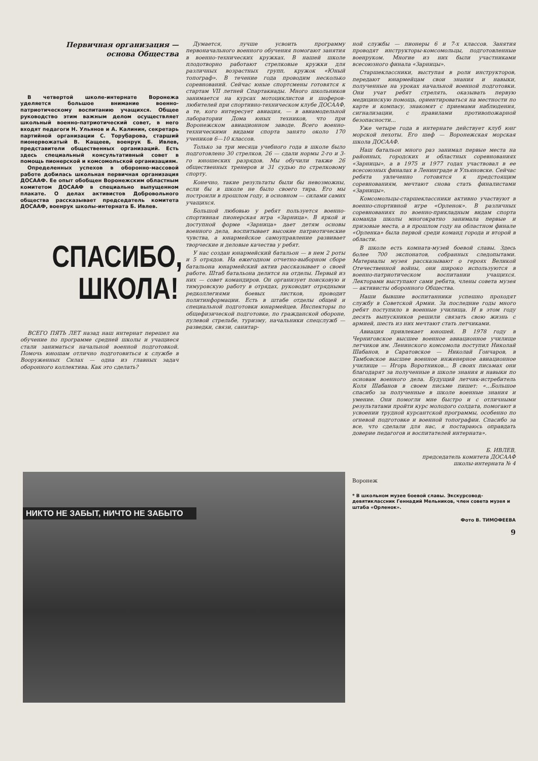Первичная организация —
основа Общества
В четвертой школе-интернате Воронежа уделяется большое внимание военно-патриотическому воспитанию учащихся. Общее руководство этим важным делом осуществляет школьный военно-патриотический совет, в него входят педагоги Н. Ульянов и А. Калинин, секретарь партийной организации С. Торубарова, старший пионервожатый В. Кащеев, военрук Б. Ивлев, представители общественных организаций. Есть здесь специальный консультативный совет в помощь пионерской и комсомольской организациям.
Определенных успехов в оборонно-массовой работе добилась школьная первичная организация ДОСААФ. Ее опыт обобщен Воронежским областным комитетом ДОСААФ в специально выпущенном плакате. О делах активистов Добровольного общества рассказывает председатель комитета ДОСААФ, военрук школы-интерната Б. Ивлев.
СПАСИБО,
ШКОЛА!
ВСЕГО ПЯТЬ ЛЕТ назад наш интернат перешел на обучение по программе средней школы и учащиеся стали заниматься начальной военной подготовкой. Помочь юношам отлично подготовиться к службе в Вооруженных Силах — одна из главных задач оборонного коллектива. Как это сделать?
Думается, лучше усвоить программу первоначального военного обучения помогают занятия в военно-технических кружках. В нашей школе плодотворно работают стрелковые кружки для различных возрастных групп, кружок «Юный топограф». В течение года проводим несколько соревнований. Сейчас юные спортсмены готовятся к стартам VII летней Спартакиады. Много школьников занимается на курсах мотоциклистов и шоферов-любителей при спортивно-техническом клубе ДОСААФ, а те, кого интересует авиация, — в авиамодельной лаборатории Дома юных техников, что при Воронежском авиационном заводе. Всего военно-техническими видами спорта занято около 170 учеников 6—10 классов.
Только за три месяца учебного года в школе было подготовлено 30 стрелков, 26 — сдали нормы 2-го и 3-го юношеских разрядов. Мы обучили также 26 общественных тренеров и 31 судью по стрелковому спорту.
Конечно, такие результаты были бы невозможны, если бы в школе не было своего тира. Его мы построили в прошлом году, в основном — силами самих учащихся.
Большой любовью у ребят пользуется военно-спортивная пионерская игра «Зарница». В яркой и доступной форме «Зарница» дает детям основы военного дела, воспитывает высокие патриотические чувства, а юнармейское самоуправление развивает творческие и деловые качества у ребят.
У нас создан юнармейский батальон — в нем 2 роты и 5 отрядов. На ежегодном отчетно-выборном сборе батальона юнармейский актив рассказывает о своей работе. Штаб батальона делится на отделы. Первый из них — совет командиров. Он организует поисковую и тимуровскую работу в отрядах, руководит отрядными редколлегиями боевых листков, проводит политинформации. Есть в штабе отделы общей и специальной подготовки юнармейцев. Инспекторы по общефизической подготовке, по гражданской обороне, пулевой стрельбе, туризму, начальники спецслужб — разведки, связи, санитар-
ной службы — пионеры 6 и 7-х классов. Занятия проводят инструкторы-комсомольцы, подготовленные военруком. Многие из них были участниками всесоюзного финала «Зарницы».
Старшеклассники, выступая в роли инструкторов, передают юнармейцам свои знания и навыки, полученные на уроках начальной военной подготовки. Они учат ребят стрелять, оказывать первую медицинскую помощь, ориентироваться на местности по карте и компасу, знакомят с приемами наблюдения, сигнализации, с правилами противопожарной безопасности...
Уже четыре года в интернате действует клуб юнг морской пехоты. Его шеф — Воронежская морская школа ДОСААФ.
Наш батальон много раз занимал первые места на районных, городских и областных соревнованиях «Зарницы», а в 1975 и 1977 годах участвовал в ее всесоюзных финалах в Ленинграде и Ульяновске. Сейчас ребята увлеченно готовятся к предстоящим соревнованиям, мечтают снова стать финалистами «Зарницы».
Комсомольцы-старшеклассники активно участвуют в военно-спортивной игре «Орленок». В различных соревнованиях по военно-прикладным видам спорта команда школы многократно занимала первые и призовые места, а в прошлом году на областном финале «Орленка» была первой среди команд города и второй в области.
В школе есть комната-музей боевой славы. Здесь более 700 экспонатов, собранных следопытами. Материалы музея рассказывают о героях Великой Отечественной войны, они широко используются в военно-патриотическом воспитании учащихся. Лекторами выступают сами ребята, члены совета музея — активисты оборонного Общества.
Наши бывшие воспитанники успешно проходят службу в Советской Армии. За последние годы много ребят поступило в военные училища. И в этом году десять выпускников решили связать свою жизнь с армией, шесть из них мечтают стать летчиками.
Авиация привлекает юношей. В 1978 году в Черниговское высшее военное авиационное училище летчиков им. Ленинского комсомола поступил Николай Шабанов, в Саратовское — Николай Гончаров, в Тамбовское высшее военное инженерное авиационное училище — Игорь Воротников... В своих письмах они благодарят за полученные в школе знания и навыки по основам военного дела. Будущий летчик-истребитель Коля Шабанов в своем письме пишет: «...Большое спасибо за полученные в школе военные знания и умение. Они помогли мне быстро и с отличными результатами пройти курс молодого солдата, помогают в усвоении трудной курсантской программы, особенно по огневой подготовке и военной топографии. Спасибо за все, что сделали для нас, я постараюсь оправдать доверие педагогов и воспитателей интерната».
Б. ИВЛЕВ,
председатель комитета ДОСААФ
школы-интерната № 4
Воронеж
* В школьном музее боевой славы. Экскурсовод-девятиклассник Геннадий Мельников, член совета музея и штаба «Орленок».
Фото В. ТИМОФЕЕВА
9
НИКТО НЕ ЗАБЫТ, НИЧТО НЕ ЗАБЫТО